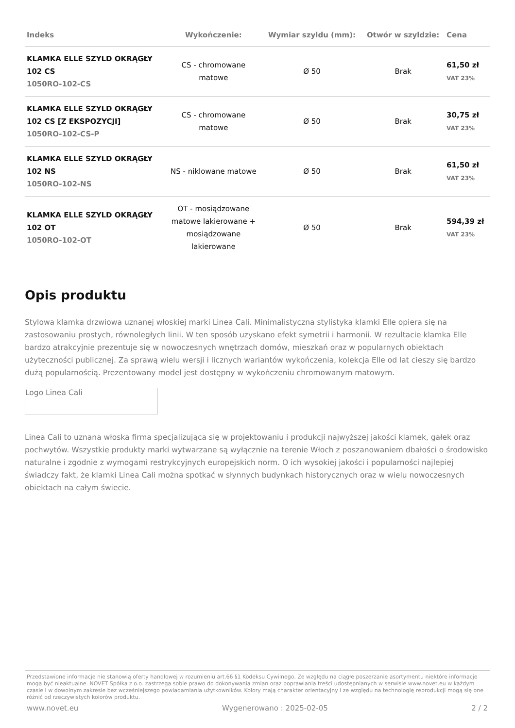| Indeks | Wykończenie: | Wymiar szyldu (mm): | Otwór w szyldzie: | Cena |
| --- | --- | --- | --- | --- |
| KLAMKA ELLE SZYLD OKRĄGŁY 102 CS 1050RO-102-CS | CS - chromowane matowe | Ø 50 | Brak | 61,50 zł VAT 23% |
| KLAMKA ELLE SZYLD OKRĄGŁY 102 CS [Z EKSPOZYCJI] 1050RO-102-CS-P | CS - chromowane matowe | Ø 50 | Brak | 30,75 zł VAT 23% |
| KLAMKA ELLE SZYLD OKRĄGŁY 102 NS 1050RO-102-NS | NS - niklowane matowe | Ø 50 | Brak | 61,50 zł VAT 23% |
| KLAMKA ELLE SZYLD OKRĄGŁY 102 OT 1050RO-102-OT | OT - mosiądzowane matowe lakierowane + mosiądzowane lakierowane | Ø 50 | Brak | 594,39 zł VAT 23% |
Opis produktu
Stylowa klamka drzwiowa uznanej włoskiej marki Linea Cali. Minimalistyczna stylistyka klamki Elle opiera się na zastosowaniu prostych, równoległych linii. W ten sposób uzyskano efekt symetrii i harmonii. W rezultacie klamka Elle bardzo atrakcyjnie prezentuje się w nowoczesnych wnętrzach domów, mieszkań oraz w popularnych obiektach użyteczności publicznej. Za sprawą wielu wersji i licznych wariantów wykończenia, kolekcja Elle od lat cieszy się bardzo dużą popularnością. Prezentowany model jest dostępny w wykończeniu chromowanym matowym.
Logo Linea Cali
Linea Cali to uznana włoska firma specjalizująca się w projektowaniu i produkcji najwyższej jakości klamek, gałek oraz pochwytów. Wszystkie produkty marki wytwarzane są wyłącznie na terenie Włoch z poszanowaniem dbałości o środowisko naturalne i zgodnie z wymogami restrykcyjnych europejskich norm. O ich wysokiej jakości i popularności najlepiej świadczy fakt, że klamki Linea Cali można spotkać w słynnych budynkach historycznych oraz w wielu nowoczesnych obiektach na całym świecie.
Przedstawione informacje nie stanowią oferty handlowej w rozumieniu art.66 §1 Kodeksu Cywilnego. Ze względu na ciągłe poszerzanie asortymentu niektóre informacje mogą być nieaktualne. NOVET Spółka z o.o. zastrzega sobie prawo do dokonywania zmian oraz poprawiania treści udostępnianych w serwisie www.novet.eu w każdym czasie i w dowolnym zakresie bez wcześniejszego powiadamiania użytkowników. Kolory mają charakter orientacyjny i ze względu na technologię reprodukcji mogą się one różnić od rzeczywistych kolorów produktu.
www.novet.eu Wygenerowano : 2025-02-05 2 / 2